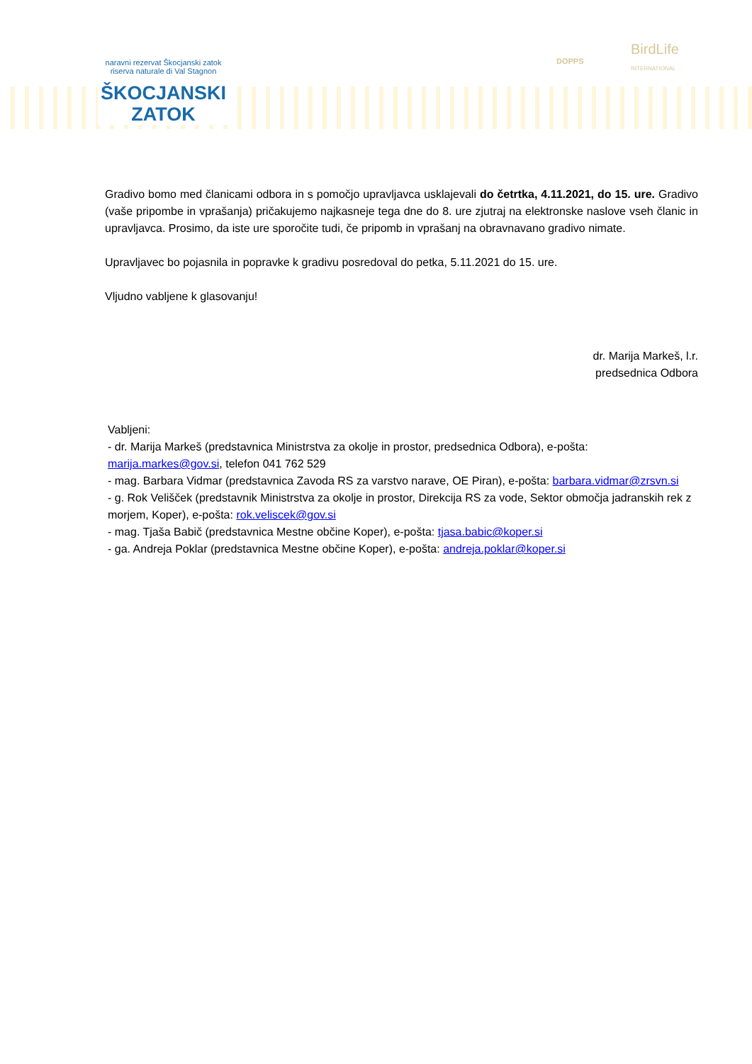naravni rezervat Škocjanski zatok
riserva naturale di Val Stagnon
ŠKOCJANSKI
ZATOK
DOPPS
BirdLife
INTERNATIONAL
Gradivo bomo med članicami odbora in s pomočjo upravljavca usklajevali do četrtka, 4.11.2021, do 15. ure. Gradivo (vaše pripombe in vprašanja) pričakujemo najkasneje tega dne do 8. ure zjutraj na elektronske naslove vseh članic in upravljavca. Prosimo, da iste ure sporočite tudi, če pripomb in vprašanj na obravnavano gradivo nimate.
Upravljavec bo pojasnila in popravke k gradivu posredoval do petka, 5.11.2021 do 15. ure.
Vljudno vabljene k glasovanju!
dr. Marija Markeš, l.r.
predsednica Odbora
Vabljeni:
- dr. Marija Markeš (predstavnica Ministrstva za okolje in prostor, predsednica Odbora), e-pošta: marija.markes@gov.si, telefon 041 762 529
- mag. Barbara Vidmar (predstavnica Zavoda RS za varstvo narave, OE Piran), e-pošta: barbara.vidmar@zrsvn.si
- g. Rok Velišček (predstavnik Ministrstva za okolje in prostor, Direkcija RS za vode, Sektor območja jadranskih rek z morjem, Koper), e-pošta: rok.veliscek@gov.si
- mag. Tjaša Babič (predstavnica Mestne občine Koper), e-pošta: tjasa.babic@koper.si
- ga. Andreja Poklar (predstavnica Mestne občine Koper), e-pošta: andreja.poklar@koper.si